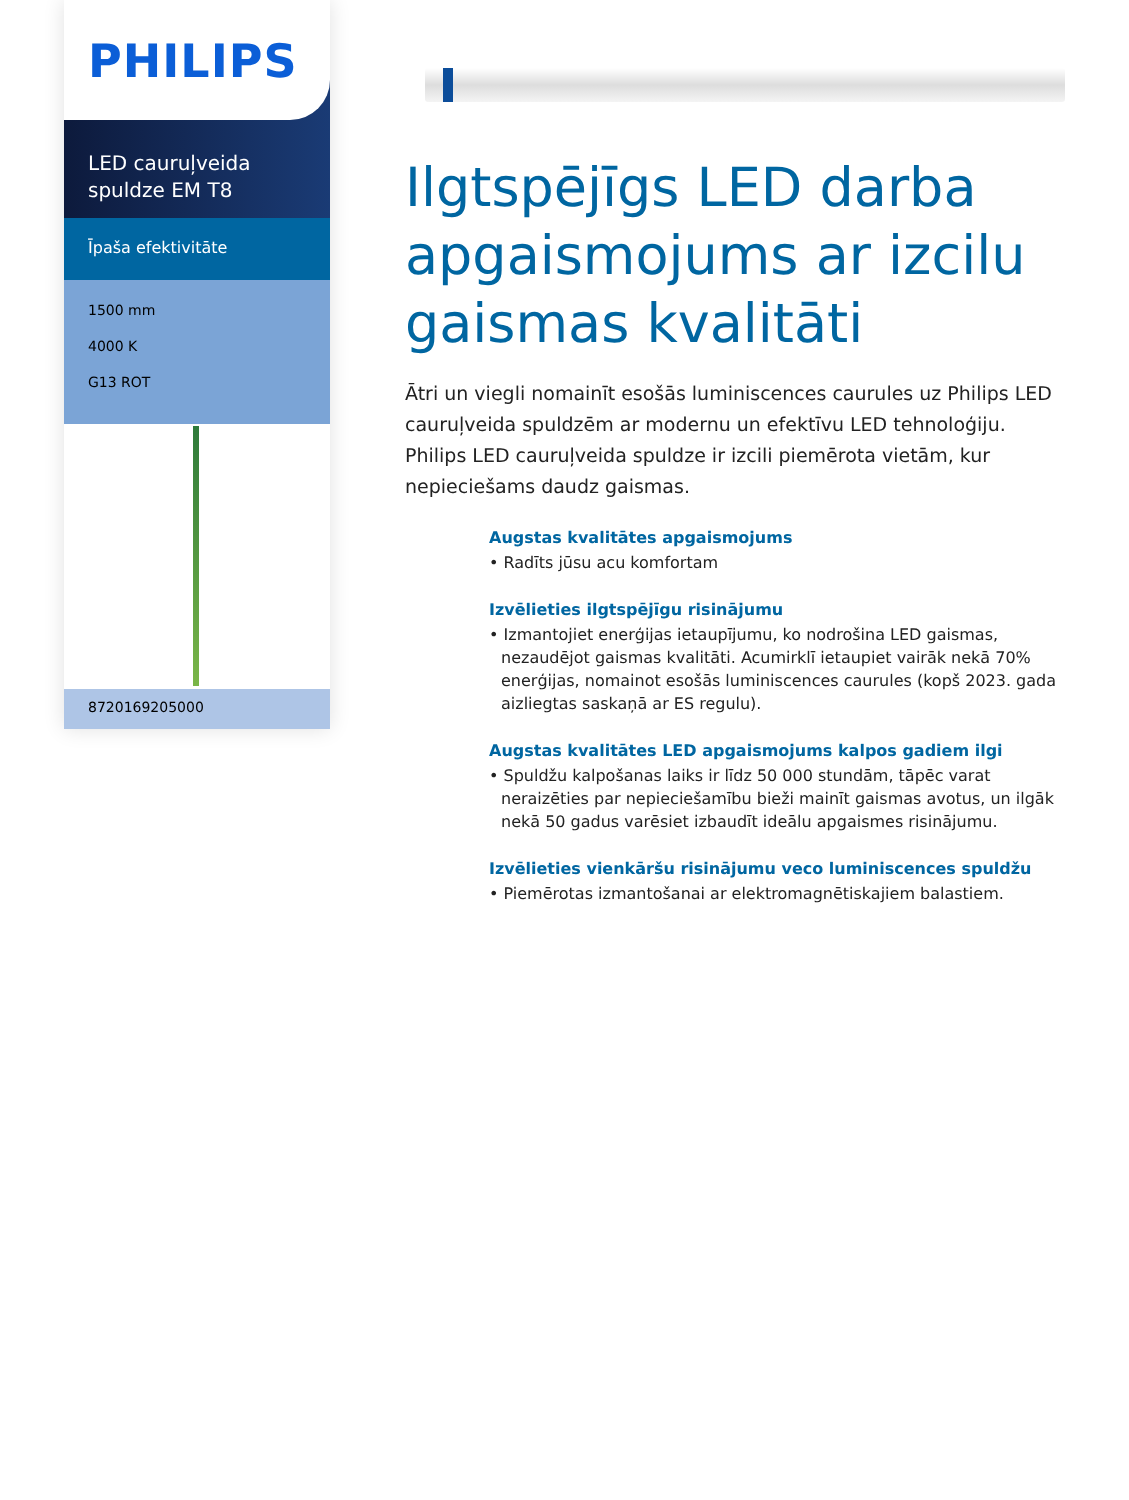PHILIPS
LED cauruļveida spuldze EM T8
Īpaša efektivitāte
1500 mm
4000 K
G13 ROT
8720169205000
Ilgtspējīgs LED darba apgaismojums ar izcilu gaismas kvalitāti
Ātri un viegli nomainīt esošās luminiscences caurules uz Philips LED cauruļveida spuldzēm ar modernu un efektīvu LED tehnoloģiju. Philips LED cauruļveida spuldze ir izcili piemērota vietām, kur nepieciešams daudz gaismas.
Augstas kvalitātes apgaismojums
• Radīts jūsu acu komfortam
Izvēlieties ilgtspējīgu risinājumu
• Izmantojiet enerģijas ietaupījumu, ko nodrošina LED gaismas, nezaudējot gaismas kvalitāti. Acumirklī ietaupiet vairāk nekā 70% enerģijas, nomainot esošās luminiscences caurules (kopš 2023. gada aizliegtas saskaņā ar ES regulu).
Augstas kvalitātes LED apgaismojums kalpos gadiem ilgi
• Spuldžu kalpošanas laiks ir līdz 50 000 stundām, tāpēc varat neraizēties par nepieciešamību bieži mainīt gaismas avotus, un ilgāk nekā 50 gadus varēsiet izbaudīt ideālu apgaismes risinājumu.
Izvēlieties vienkāršu risinājumu veco luminiscences spuldžu
• Piemērotas izmantošanai ar elektromagnētiskajiem balastiem.